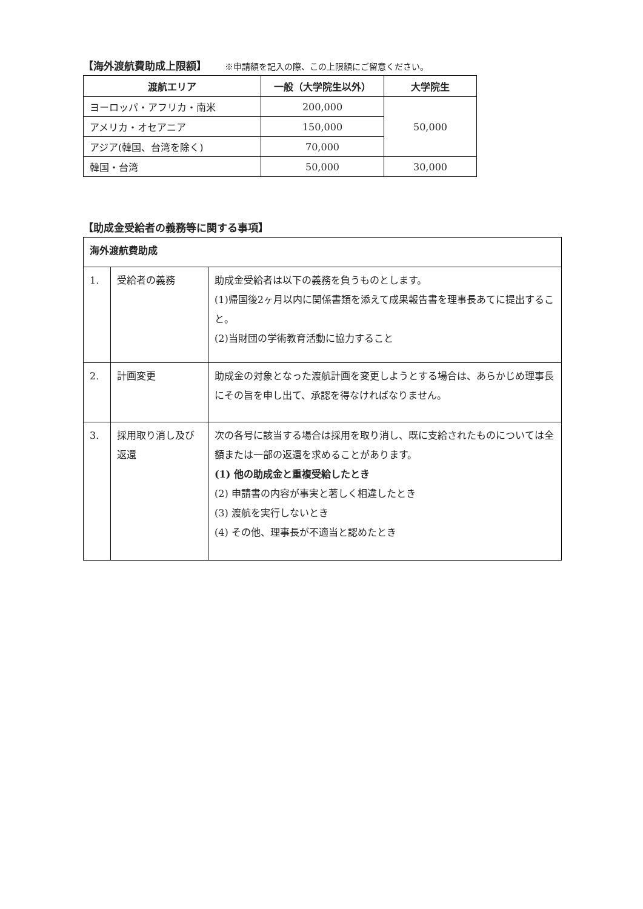【海外渡航費助成上限額】 ※申請額を記入の際、この上限額にご留意ください。
| 渡航エリア | 一般（大学院生以外） | 大学院生 |
| --- | --- | --- |
| ヨーロッパ・アフリカ・南米 | 200,000 | 50,000 |
| アメリカ・オセアニア | 150,000 | |
| アジア(韓国、台湾を除く) | 70,000 | |
| 韓国・台湾 | 50,000 | 30,000 |
【助成金受給者の義務等に関する事項】
| 海外渡航費助成 | | |
| 1. | 受給者の義務 | 助成金受給者は以下の義務を負うものとします。 (1)帰国後2ヶ月以内に関係書類を添えて成果報告書を理事長あてに提出すること。 (2)当財団の学術教育活動に協力すること |
| 2. | 計画変更 | 助成金の対象となった渡航計画を変更しようとする場合は、あらかじめ理事長にその旨を申し出て、承認を得なければなりません。 |
| 3. | 採用取り消し及び返還 | 次の各号に該当する場合は採用を取り消し、既に支給されたものについては全額または一部の返還を求めることがあります。 (1) 他の助成金と重複受給したとき (2) 申請書の内容が事実と著しく相違したとき (3) 渡航を実行しないとき (4) その他、理事長が不適当と認めたとき |